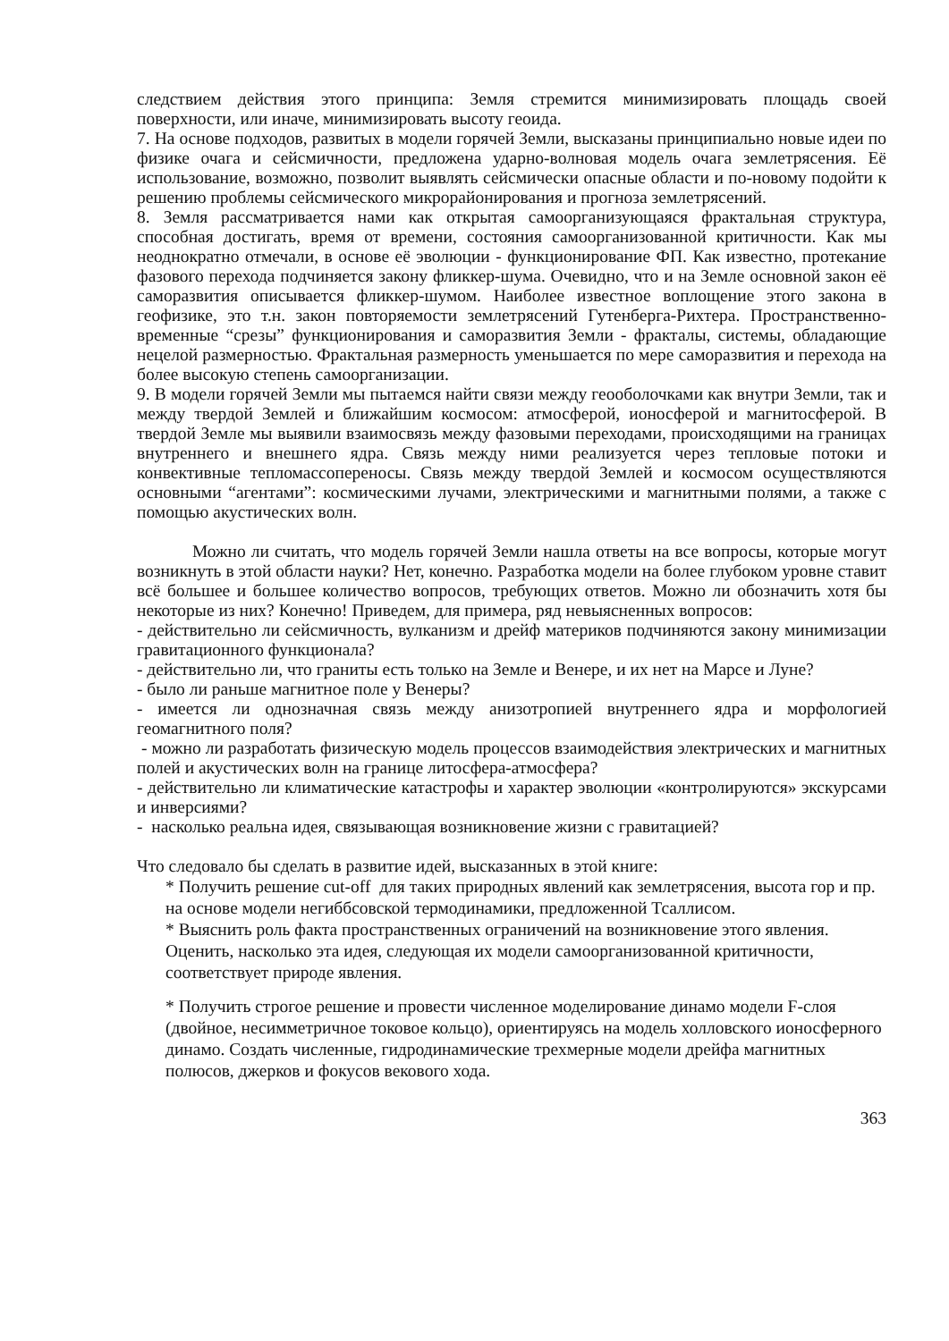следствием действия этого принципа: Земля стремится минимизировать площадь своей поверхности, или иначе, минимизировать высоту геоида.
7. На основе подходов, развитых в модели горячей Земли, высказаны принципиально новые идеи по физике очага и сейсмичности, предложена ударно-волновая модель очага землетрясения. Её использование, возможно, позволит выявлять сейсмически опасные области и по-новому подойти к решению проблемы сейсмического микрорайонирования и прогноза землетрясений.
8. Земля рассматривается нами как открытая самоорганизующаяся фрактальная структура, способная достигать, время от времени, состояния самоорганизованной критичности. Как мы неоднократно отмечали, в основе её эволюции - функционирование ФП. Как известно, протекание фазового перехода подчиняется закону фликкер-шума. Очевидно, что и на Земле основной закон её саморазвития описывается фликкер-шумом. Наиболее известное воплощение этого закона в геофизике, это т.н. закон повторяемости землетрясений Гутенберга-Рихтера. Пространственно-временные “срезы” функционирования и саморазвития Земли - фракталы, системы, обладающие нецелой размерностью. Фрактальная размерность уменьшается по мере саморазвития и перехода на более высокую степень самоорганизации.
9. В модели горячей Земли мы пытаемся найти связи между геооболочками как внутри Земли, так и между твердой Землей и ближайшим космосом: атмосферой, ионосферой и магнитосферой. В твердой Земле мы выявили взаимосвязь между фазовыми переходами, происходящими на границах внутреннего и внешнего ядра. Связь между ними реализуется через тепловые потоки и конвективные тепломассопереносы. Связь между твердой Землей и космосом осуществляются основными “агентами”: космическими лучами, электрическими и магнитными полями, а также с помощью акустических волн.
Можно ли считать, что модель горячей Земли нашла ответы на все вопросы, которые могут возникнуть в этой области науки? Нет, конечно. Разработка модели на более глубоком уровне ставит всё большее и большее количество вопросов, требующих ответов. Можно ли обозначить хотя бы некоторые из них? Конечно! Приведем, для примера, ряд невыясненных вопросов:
- действительно ли сейсмичность, вулканизм и дрейф материков подчиняются закону минимизации гравитационного функционала?
- действительно ли, что граниты есть только на Земле и Венере, и их нет на Марсе и Луне?
- было ли раньше магнитное поле у Венеры?
- имеется ли однозначная связь между анизотропией внутреннего ядра и морфологией геомагнитного поля?
- можно ли разработать физическую модель процессов взаимодействия электрических и магнитных полей и акустических волн на границе литосфера-атмосфера?
- действительно ли климатические катастрофы и характер эволюции «контролируются» экскурсами и инверсиями?
- насколько реальна идея, связывающая возникновение жизни с гравитацией?
Что следовало бы сделать в развитие идей, высказанных в этой книге:
* Получить решение cut-off для таких природных явлений как землетрясения, высота гор и пр. на основе модели негиббсовской термодинамики, предложенной Тсаллисом.
* Выяснить роль факта пространственных ограничений на возникновение этого явления. Оценить, насколько эта идея, следующая их модели самоорганизованной критичности, соответствует природе явления.
* Получить строгое решение и провести численное моделирование динамо модели F-слоя (двойное, несимметричное токовое кольцо), ориентируясь на модель холловского ионосферного динамо. Создать численные, гидродинамические трехмерные модели дрейфа магнитных полюсов, джерков и фокусов векового хода.
363